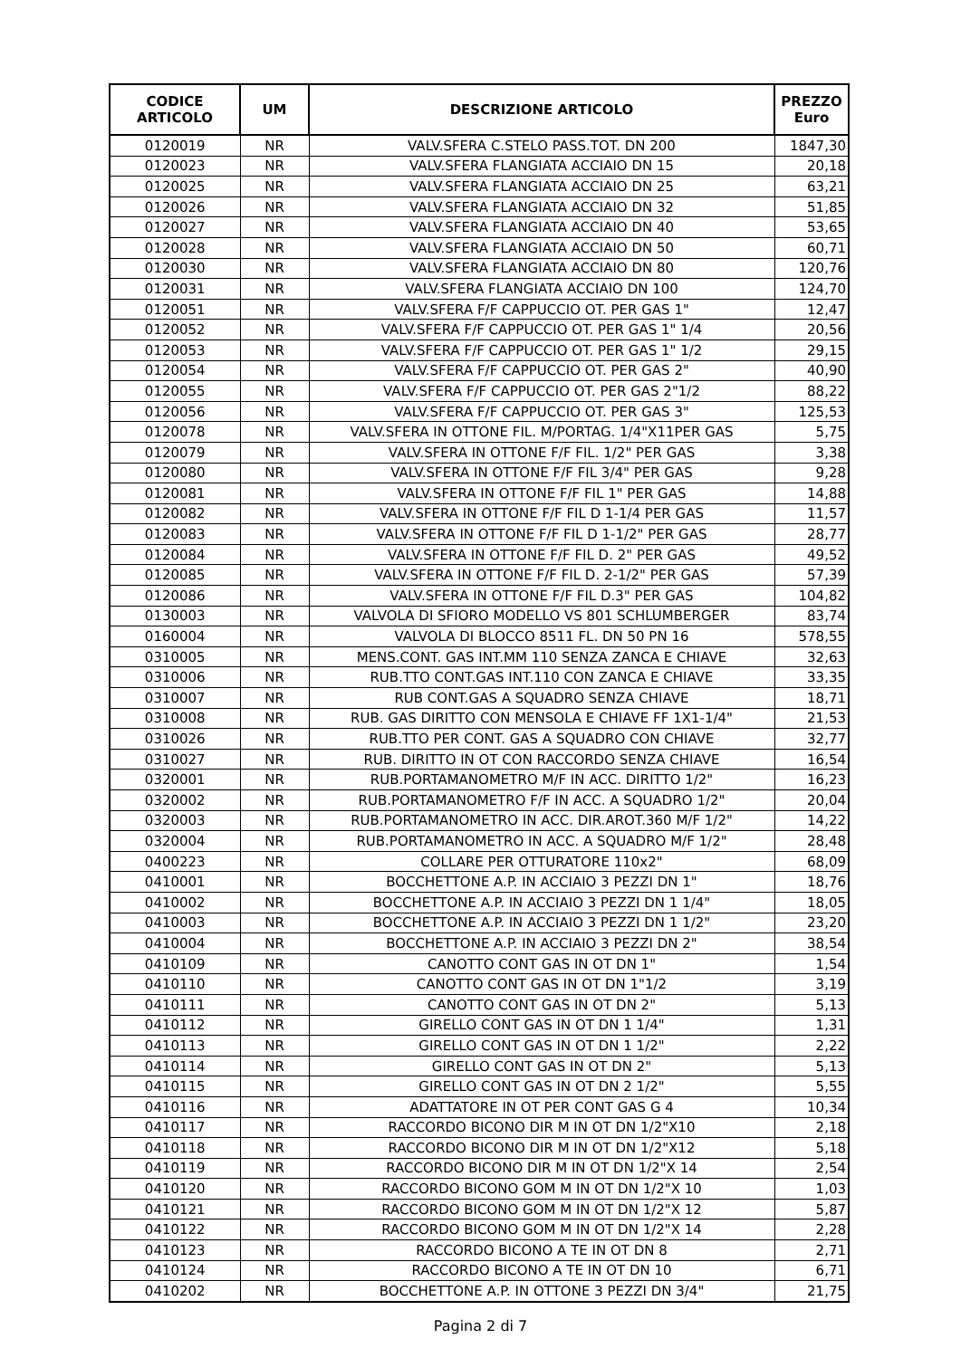| CODICE ARTICOLO | UM | DESCRIZIONE ARTICOLO | PREZZO Euro |
| --- | --- | --- | --- |
| 0120019 | NR | VALV.SFERA C.STELO PASS.TOT. DN 200 | 1847,30 |
| 0120023 | NR | VALV.SFERA FLANGIATA ACCIAIO DN 15 | 20,18 |
| 0120025 | NR | VALV.SFERA FLANGIATA ACCIAIO DN 25 | 63,21 |
| 0120026 | NR | VALV.SFERA FLANGIATA ACCIAIO DN 32 | 51,85 |
| 0120027 | NR | VALV.SFERA FLANGIATA ACCIAIO DN 40 | 53,65 |
| 0120028 | NR | VALV.SFERA FLANGIATA ACCIAIO DN 50 | 60,71 |
| 0120030 | NR | VALV.SFERA FLANGIATA ACCIAIO DN 80 | 120,76 |
| 0120031 | NR | VALV.SFERA FLANGIATA ACCIAIO DN 100 | 124,70 |
| 0120051 | NR | VALV.SFERA F/F CAPPUCCIO OT. PER GAS 1" | 12,47 |
| 0120052 | NR | VALV.SFERA F/F CAPPUCCIO OT. PER GAS 1" 1/4 | 20,56 |
| 0120053 | NR | VALV.SFERA F/F CAPPUCCIO OT. PER GAS 1" 1/2 | 29,15 |
| 0120054 | NR | VALV.SFERA F/F CAPPUCCIO OT. PER GAS 2" | 40,90 |
| 0120055 | NR | VALV.SFERA F/F CAPPUCCIO OT. PER GAS 2"1/2 | 88,22 |
| 0120056 | NR | VALV.SFERA F/F CAPPUCCIO OT. PER GAS 3" | 125,53 |
| 0120078 | NR | VALV.SFERA IN OTTONE FIL. M/PORTAG. 1/4"X11PER GAS | 5,75 |
| 0120079 | NR | VALV.SFERA IN OTTONE F/F FIL. 1/2" PER GAS | 3,38 |
| 0120080 | NR | VALV.SFERA IN OTTONE F/F FIL 3/4" PER GAS | 9,28 |
| 0120081 | NR | VALV.SFERA IN OTTONE F/F FIL 1" PER GAS | 14,88 |
| 0120082 | NR | VALV.SFERA IN OTTONE F/F FIL D 1-1/4 PER GAS | 11,57 |
| 0120083 | NR | VALV.SFERA IN OTTONE F/F FIL D 1-1/2" PER GAS | 28,77 |
| 0120084 | NR | VALV.SFERA IN OTTONE F/F FIL D. 2" PER GAS | 49,52 |
| 0120085 | NR | VALV.SFERA IN OTTONE F/F FIL D. 2-1/2" PER GAS | 57,39 |
| 0120086 | NR | VALV.SFERA IN OTTONE F/F FIL D.3" PER GAS | 104,82 |
| 0130003 | NR | VALVOLA DI SFIORO MODELLO VS 801 SCHLUMBERGER | 83,74 |
| 0160004 | NR | VALVOLA DI BLOCCO 8511 FL. DN 50 PN 16 | 578,55 |
| 0310005 | NR | MENS.CONT. GAS INT.MM 110 SENZA ZANCA E CHIAVE | 32,63 |
| 0310006 | NR | RUB.TTO CONT.GAS INT.110 CON ZANCA E CHIAVE | 33,35 |
| 0310007 | NR | RUB CONT.GAS A SQUADRO SENZA CHIAVE | 18,71 |
| 0310008 | NR | RUB. GAS DIRITTO CON MENSOLA E CHIAVE FF 1X1-1/4" | 21,53 |
| 0310026 | NR | RUB.TTO PER CONT. GAS A SQUADRO CON CHIAVE | 32,77 |
| 0310027 | NR | RUB. DIRITTO IN OT CON RACCORDO SENZA CHIAVE | 16,54 |
| 0320001 | NR | RUB.PORTAMANOMETRO M/F IN ACC. DIRITTO 1/2" | 16,23 |
| 0320002 | NR | RUB.PORTAMANOMETRO F/F IN ACC. A SQUADRO 1/2" | 20,04 |
| 0320003 | NR | RUB.PORTAMANOMETRO IN ACC. DIR.AROT.360 M/F 1/2" | 14,22 |
| 0320004 | NR | RUB.PORTAMANOMETRO IN ACC. A SQUADRO M/F 1/2" | 28,48 |
| 0400223 | NR | COLLARE PER OTTURATORE 110x2" | 68,09 |
| 0410001 | NR | BOCCHETTONE A.P. IN ACCIAIO 3 PEZZI DN 1" | 18,76 |
| 0410002 | NR | BOCCHETTONE A.P. IN ACCIAIO 3 PEZZI DN 1 1/4" | 18,05 |
| 0410003 | NR | BOCCHETTONE A.P. IN ACCIAIO 3 PEZZI DN 1 1/2" | 23,20 |
| 0410004 | NR | BOCCHETTONE A.P. IN ACCIAIO 3 PEZZI DN 2" | 38,54 |
| 0410109 | NR | CANOTTO CONT GAS IN OT DN 1" | 1,54 |
| 0410110 | NR | CANOTTO CONT GAS IN OT DN 1"1/2 | 3,19 |
| 0410111 | NR | CANOTTO CONT GAS IN OT DN 2" | 5,13 |
| 0410112 | NR | GIRELLO CONT GAS IN OT DN 1 1/4" | 1,31 |
| 0410113 | NR | GIRELLO CONT GAS IN OT DN 1 1/2" | 2,22 |
| 0410114 | NR | GIRELLO CONT GAS IN OT DN 2" | 5,13 |
| 0410115 | NR | GIRELLO CONT GAS IN OT DN 2 1/2" | 5,55 |
| 0410116 | NR | ADATTATORE IN OT PER CONT GAS G 4 | 10,34 |
| 0410117 | NR | RACCORDO BICONO DIR M IN OT DN 1/2"X10 | 2,18 |
| 0410118 | NR | RACCORDO BICONO DIR M IN OT DN 1/2"X12 | 5,18 |
| 0410119 | NR | RACCORDO BICONO DIR M IN OT DN 1/2"X 14 | 2,54 |
| 0410120 | NR | RACCORDO BICONO GOM M IN OT DN 1/2"X 10 | 1,03 |
| 0410121 | NR | RACCORDO BICONO GOM M IN OT DN 1/2"X 12 | 5,87 |
| 0410122 | NR | RACCORDO BICONO GOM M IN OT DN 1/2"X 14 | 2,28 |
| 0410123 | NR | RACCORDO BICONO A TE IN OT DN 8 | 2,71 |
| 0410124 | NR | RACCORDO BICONO A TE IN OT DN 10 | 6,71 |
| 0410202 | NR | BOCCHETTONE A.P. IN OTTONE 3 PEZZI DN 3/4" | 21,75 |
Pagina 2 di 7